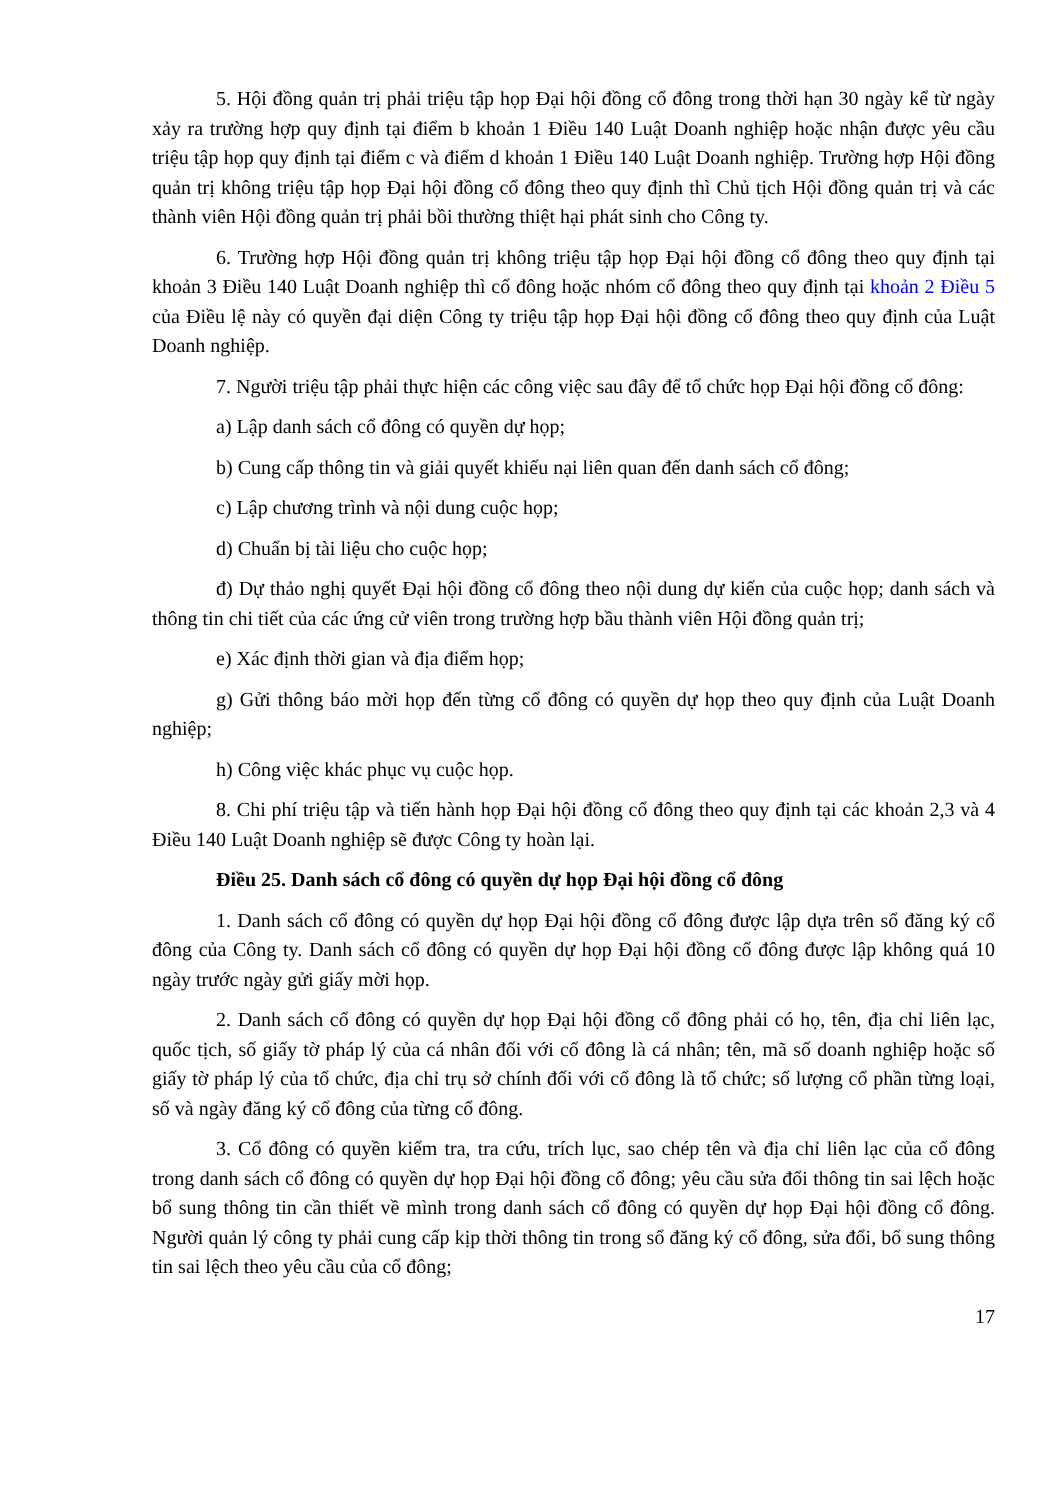5. Hội đồng quản trị phải triệu tập họp Đại hội đồng cổ đông trong thời hạn 30 ngày kể từ ngày xảy ra trường hợp quy định tại điểm b khoản 1 Điều 140 Luật Doanh nghiệp hoặc nhận được yêu cầu triệu tập họp quy định tại điểm c và điểm d khoản 1 Điều 140 Luật Doanh nghiệp. Trường hợp Hội đồng quản trị không triệu tập họp Đại hội đồng cổ đông theo quy định thì Chủ tịch Hội đồng quản trị và các thành viên Hội đồng quản trị phải bồi thường thiệt hại phát sinh cho Công ty.
6. Trường hợp Hội đồng quản trị không triệu tập họp Đại hội đồng cổ đông theo quy định tại khoản 3 Điều 140 Luật Doanh nghiệp thì cổ đông hoặc nhóm cổ đông theo quy định tại khoản 2 Điều 5 của Điều lệ này có quyền đại diện Công ty triệu tập họp Đại hội đồng cổ đông theo quy định của Luật Doanh nghiệp.
7. Người triệu tập phải thực hiện các công việc sau đây để tổ chức họp Đại hội đồng cổ đông:
a) Lập danh sách cổ đông có quyền dự họp;
b) Cung cấp thông tin và giải quyết khiếu nại liên quan đến danh sách cổ đông;
c) Lập chương trình và nội dung cuộc họp;
d) Chuẩn bị tài liệu cho cuộc họp;
đ) Dự thảo nghị quyết Đại hội đồng cổ đông theo nội dung dự kiến của cuộc họp; danh sách và thông tin chi tiết của các ứng cử viên trong trường hợp bầu thành viên Hội đồng quản trị;
e) Xác định thời gian và địa điểm họp;
g) Gửi thông báo mời họp đến từng cổ đông có quyền dự họp theo quy định của Luật Doanh nghiệp;
h) Công việc khác phục vụ cuộc họp.
8. Chi phí triệu tập và tiến hành họp Đại hội đồng cổ đông theo quy định tại các khoản 2,3 và 4 Điều 140 Luật Doanh nghiệp sẽ được Công ty hoàn lại.
Điều 25. Danh sách cổ đông có quyền dự họp Đại hội đồng cổ đông
1. Danh sách cổ đông có quyền dự họp Đại hội đồng cổ đông được lập dựa trên sổ đăng ký cổ đông của Công ty. Danh sách cổ đông có quyền dự họp Đại hội đồng cổ đông được lập không quá 10 ngày trước ngày gửi giấy mời họp.
2. Danh sách cổ đông có quyền dự họp Đại hội đồng cổ đông phải có họ, tên, địa chỉ liên lạc, quốc tịch, số giấy tờ pháp lý của cá nhân đối với cổ đông là cá nhân; tên, mã số doanh nghiệp hoặc số giấy tờ pháp lý của tổ chức, địa chỉ trụ sở chính đối với cổ đông là tổ chức; số lượng cổ phần từng loại, số và ngày đăng ký cổ đông của từng cổ đông.
3. Cổ đông có quyền kiểm tra, tra cứu, trích lục, sao chép tên và địa chỉ liên lạc của cổ đông trong danh sách cổ đông có quyền dự họp Đại hội đồng cổ đông; yêu cầu sửa đổi thông tin sai lệch hoặc bổ sung thông tin cần thiết về mình trong danh sách cổ đông có quyền dự họp Đại hội đồng cổ đông. Người quản lý công ty phải cung cấp kịp thời thông tin trong sổ đăng ký cổ đông, sửa đổi, bổ sung thông tin sai lệch theo yêu cầu của cổ đông;
17